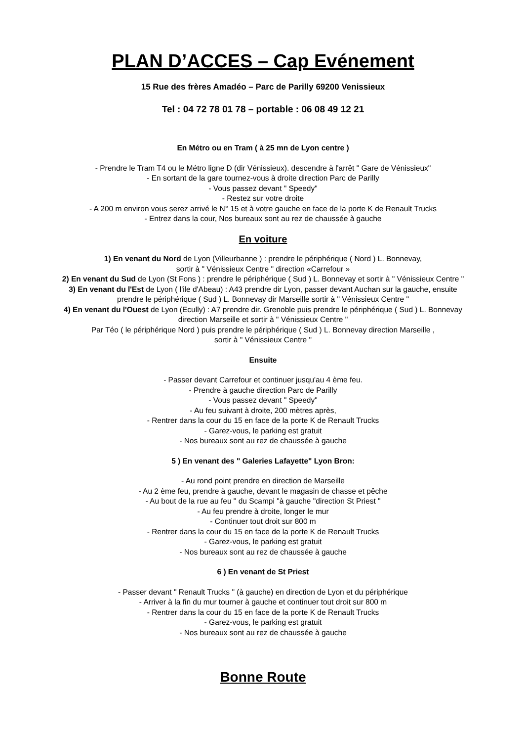PLAN D’ACCES – Cap Evénement
15 Rue des frères Amadéo – Parc de Parilly 69200 Venissieux
Tel : 04 72 78 01 78 – portable : 06 08 49 12 21
En Métro ou en Tram ( à 25 mn de Lyon centre )
- Prendre le Tram T4 ou le Métro ligne D (dir Vénissieux). descendre à l'arrêt " Gare de Vénissieux"
- En sortant de la gare tournez-vous à droite direction Parc de Parilly
- Vous passez devant " Speedy"
- Restez sur votre droite
- A 200 m environ vous serez arrivé le N° 15 et à votre gauche en face de la porte K de Renault Trucks
- Entrez dans la cour, Nos bureaux sont au rez de chaussée à gauche
En voiture
1) En venant du Nord de Lyon (Villeurbanne ) : prendre le périphérique ( Nord ) L. Bonnevay,
sortir à " Vénissieux Centre " direction «Carrefour »
2) En venant du Sud de Lyon (St Fons ) : prendre le périphérique ( Sud ) L. Bonnevay et sortir à " Vénissieux Centre "
3) En venant du l'Est de Lyon ( l'ile d'Abeau) : A43 prendre dir Lyon, passer devant Auchan sur la gauche, ensuite
prendre le périphérique ( Sud ) L. Bonnevay dir Marseille sortir à " Vénissieux Centre "
4) En venant du l'Ouest de Lyon (Ecully) : A7 prendre dir. Grenoble puis prendre le périphérique ( Sud ) L. Bonnevay
direction Marseille et sortir à " Vénissieux Centre "
Par Téo ( le périphérique Nord ) puis prendre le périphérique ( Sud ) L. Bonnevay direction Marseille ,
sortir à " Vénissieux Centre "
Ensuite
- Passer devant Carrefour et continuer jusqu'au 4 ème feu.
- Prendre à gauche direction Parc de Parilly
- Vous passez devant " Speedy"
- Au feu suivant à droite, 200 mètres après,
- Rentrer dans la cour du 15 en face de la porte K de Renault Trucks
- Garez-vous, le parking est gratuit
- Nos bureaux sont au rez de chaussée à gauche
5 ) En venant des " Galeries Lafayette" Lyon Bron:
- Au rond point prendre en direction de Marseille
- Au 2 ème feu, prendre à gauche, devant le magasin de chasse et pêche
- Au bout de la rue au feu " du Scampi "à gauche "direction St Priest "
- Au feu prendre à droite, longer le mur
- Continuer tout droit sur 800 m
- Rentrer dans la cour du 15 en face de la porte K de Renault Trucks
- Garez-vous, le parking est gratuit
- Nos bureaux sont au rez de chaussée à gauche
6 ) En venant de St Priest
- Passer devant " Renault Trucks " (à gauche) en direction de Lyon et du périphérique
- Arriver à la fin du mur tourner à gauche et continuer tout droit sur 800 m
- Rentrer dans la cour du 15 en face de la porte K de Renault Trucks
- Garez-vous, le parking est gratuit
- Nos bureaux sont au rez de chaussée à gauche
Bonne Route